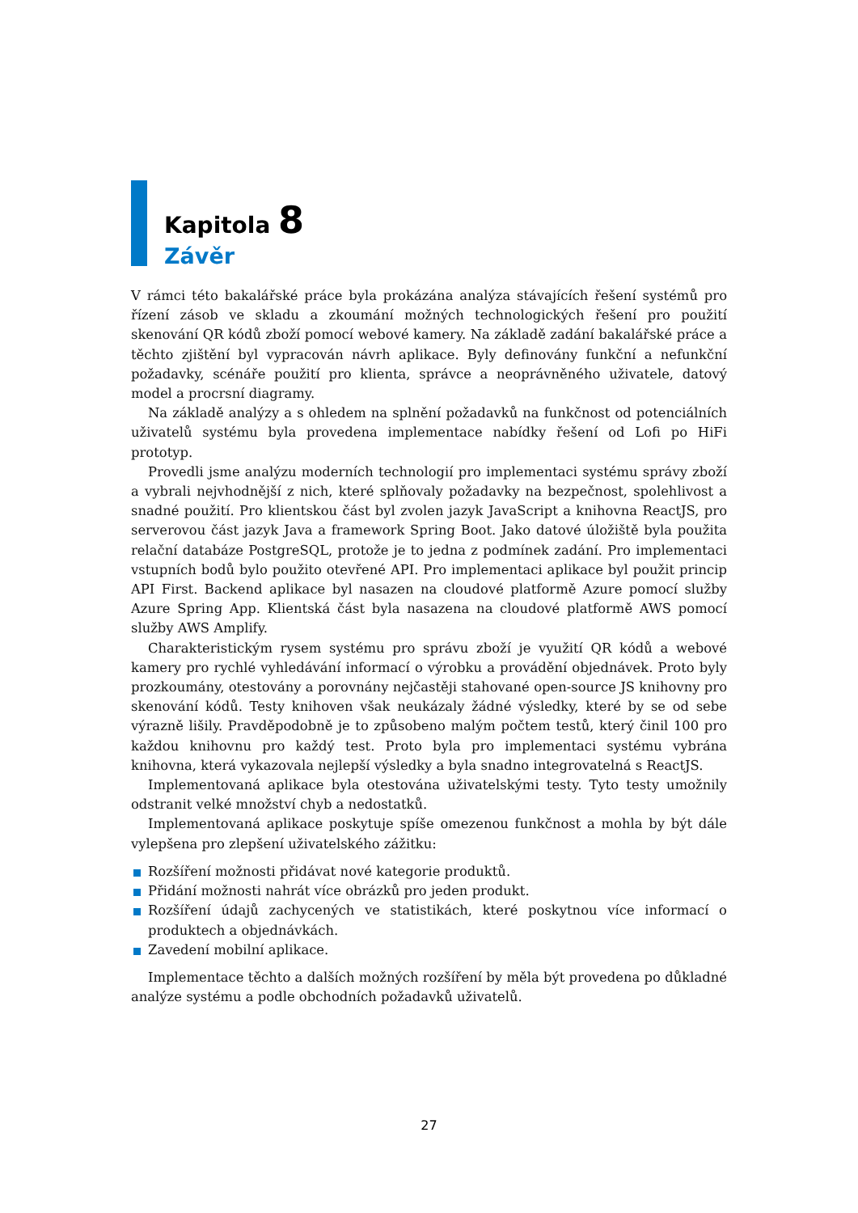Kapitola 8
Závěr
V rámci této bakalářské práce byla prokázána analýza stávajících řešení systémů pro řízení zásob ve skladu a zkoumání možných technologických řešení pro použití skenování QR kódů zboží pomocí webové kamery. Na základě zadání bakalářské práce a těchto zjištění byl vypracován návrh aplikace. Byly definovány funkční a nefunkční požadavky, scénáře použití pro klienta, správce a neoprávněného uživatele, datový model a procrsní diagramy.
Na základě analýzy a s ohledem na splnění požadavků na funkčnost od potenciálních uživatelů systému byla provedena implementace nabídky řešení od Lofi po HiFi prototyp.
Provedli jsme analýzu moderních technologií pro implementaci systému správy zboží a vybrali nejvhodnější z nich, které splňovaly požadavky na bezpečnost, spolehlivost a snadné použití. Pro klientskou část byl zvolen jazyk JavaScript a knihovna ReactJS, pro serverovou část jazyk Java a framework Spring Boot. Jako datové úložiště byla použita relační databáze PostgreSQL, protože je to jedna z podmínek zadání. Pro implementaci vstupních bodů bylo použito otevřené API. Pro implementaci aplikace byl použit princip API First. Backend aplikace byl nasazen na cloudové platformě Azure pomocí služby Azure Spring App. Klientská část byla nasazena na cloudové platformě AWS pomocí služby AWS Amplify.
Charakteristickým rysem systému pro správu zboží je využití QR kódů a webové kamery pro rychlé vyhledávání informací o výrobku a provádění objednávek. Proto byly prozkoumány, otestovány a porovnány nejčastěji stahované open-source JS knihovny pro skenování kódů. Testy knihoven však neukázaly žádné výsledky, které by se od sebe výrazně lišily. Pravděpodobně je to způsobeno malým počtem testů, který činil 100 pro každou knihovnu pro každý test. Proto byla pro implementaci systému vybrána knihovna, která vykazovala nejlepší výsledky a byla snadno integrovatelná s ReactJS.
Implementovaná aplikace byla otestována uživatelskými testy. Tyto testy umožnily odstranit velké množství chyb a nedostatků.
Implementovaná aplikace poskytuje spíše omezenou funkčnost a mohla by být dále vylepšena pro zlepšení uživatelského zážitku:
Rozšíření možnosti přidávat nové kategorie produktů.
Přidání možnosti nahrát více obrázků pro jeden produkt.
Rozšíření údajů zachycených ve statistikách, které poskytnou více informací o produktech a objednávkách.
Zavedení mobilní aplikace.
Implementace těchto a dalších možných rozšíření by měla být provedena po důkladné analýze systému a podle obchodních požadavků uživatelů.
27